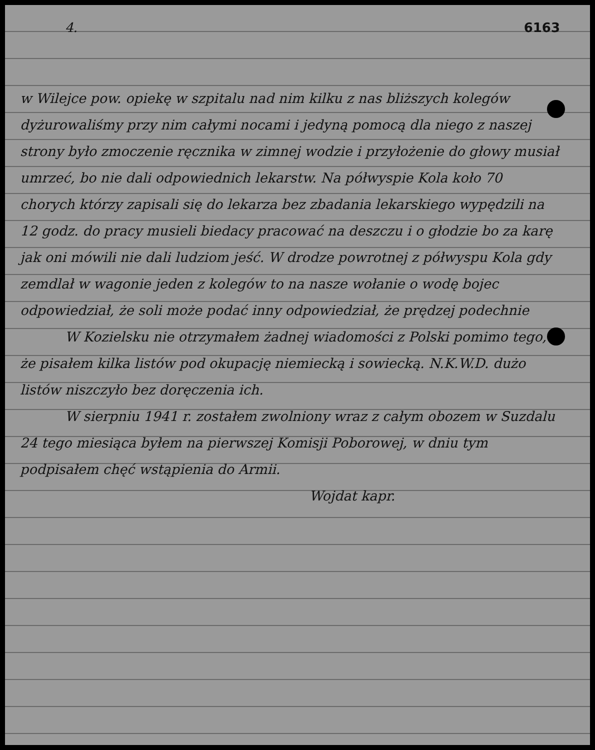4. 6163
w Wilejce pow. opiekę w szpitalu nad nim kilku z nas bliższych kolegów dyżurowaliśmy przy nim całymi nocami i jedyną pomocą dla niego z naszej strony było zmoczenie ręcznika w zimnej wodzie i przyłożenie do głowy musiał umrzeć, bo nie dali odpowiednich lekarstw. Na półwyspie Kola koło 70 chorych którzy zapisali się do lekarza bez zbadania lekarskiego wypędzili na 12 godz. do pracy musieli biedacy pracować na deszczu i o głodzie bo za karę jak oni mówili nie dali ludziom jeść. W drodze powrotnej z półwyspu Kola gdy zemdlał w wagonie jeden z kolegów to na nasze wołanie o wodę bojec odpowiedział, że soli może podać inny odpowiedział, że prędzej podechnie
W Kozielsku nie otrzymałem żadnej wiadomości z Polski pomimo tego, że pisałem kilka listów pod okupację niemiecką i sowiecką. N.K.W.D. dużo listów niszczyło bez doręczenia ich.
W sierpniu 1941 r. zostałem zwolniony wraz z całym obozem w Suzdalu 24 tego miesiąca byłem na pierwszej Komisji Poborowej, w dniu tym podpisałem chęć wstąpienia do Armii.
Wojdat kapr.